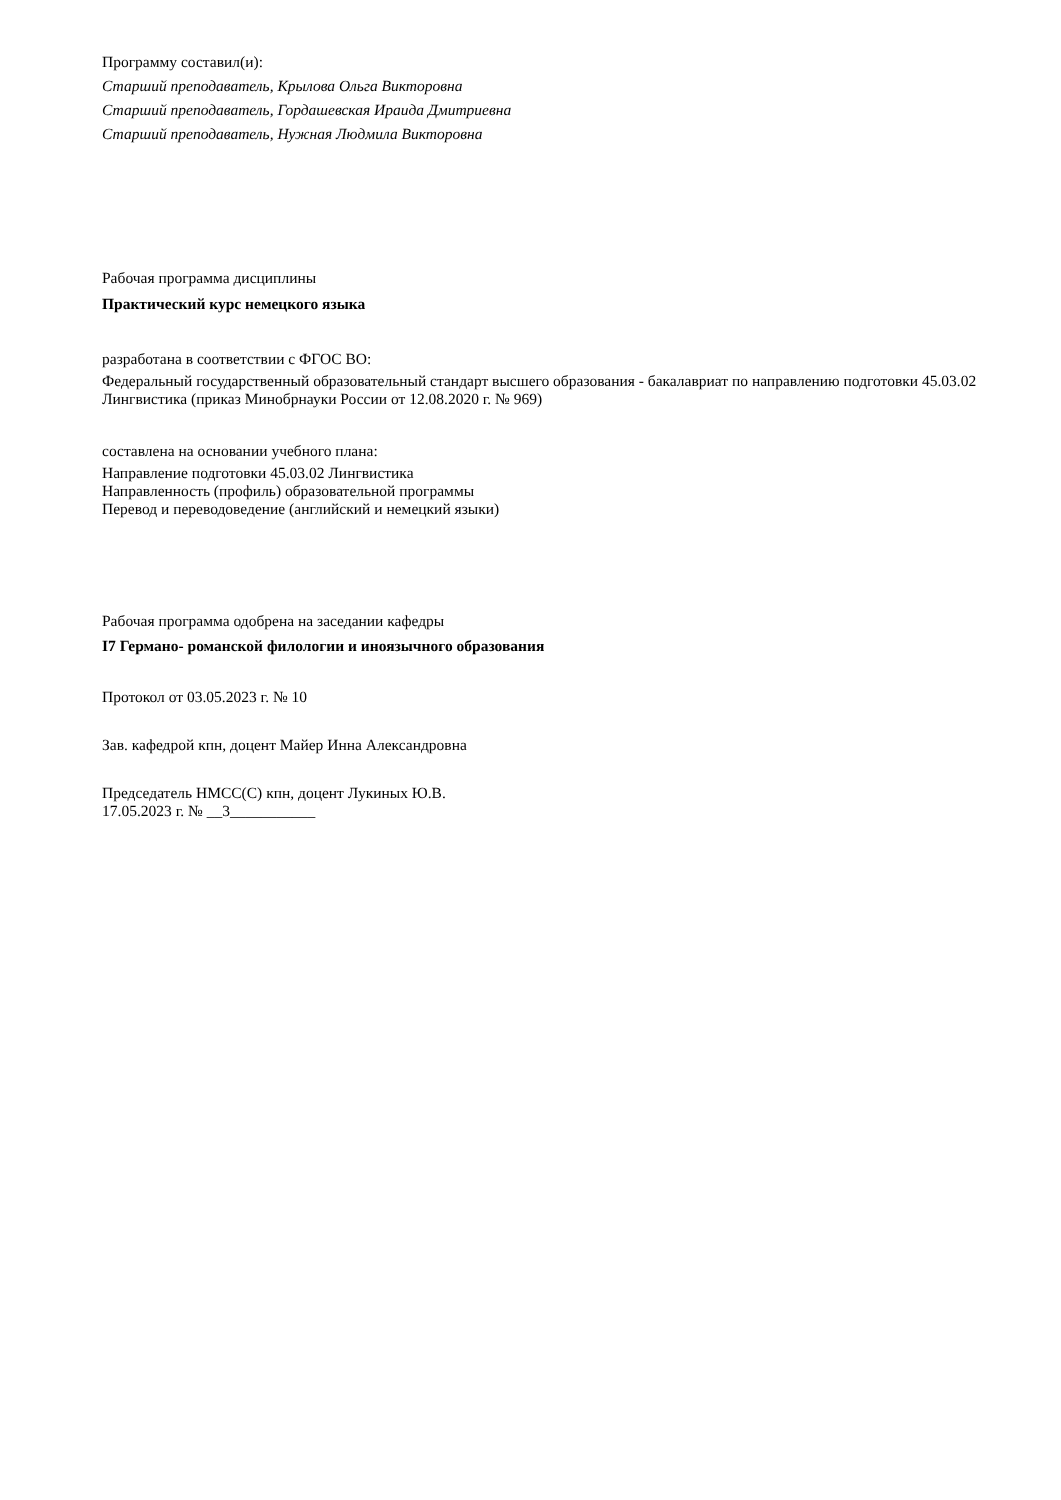Программу составил(и):
Старший преподаватель, Крылова Ольга Викторовна
Старший преподаватель, Гордашевская Ираида Дмитриевна
Старший преподаватель, Нужная Людмила Викторовна
Рабочая программа дисциплины
Практический курс немецкого языка
разработана в соответствии с ФГОС ВО:
Федеральный государственный образовательный стандарт высшего образования - бакалавриат по направлению подготовки 45.03.02 Лингвистика (приказ Минобрнауки России от 12.08.2020 г. № 969)
составлена на основании учебного плана:
Направление подготовки 45.03.02 Лингвистика
Направленность (профиль) образовательной программы
Перевод и переводоведение (английский и немецкий языки)
Рабочая программа одобрена на заседании кафедры
I7 Германо- романской филологии и иноязычного образования
Протокол от 03.05.2023 г. № 10
Зав. кафедрой кпн, доцент Майер Инна Александровна
Председатель НМСС(С) кпн, доцент Лукиных Ю.В.
17.05.2023 г. № __3___________